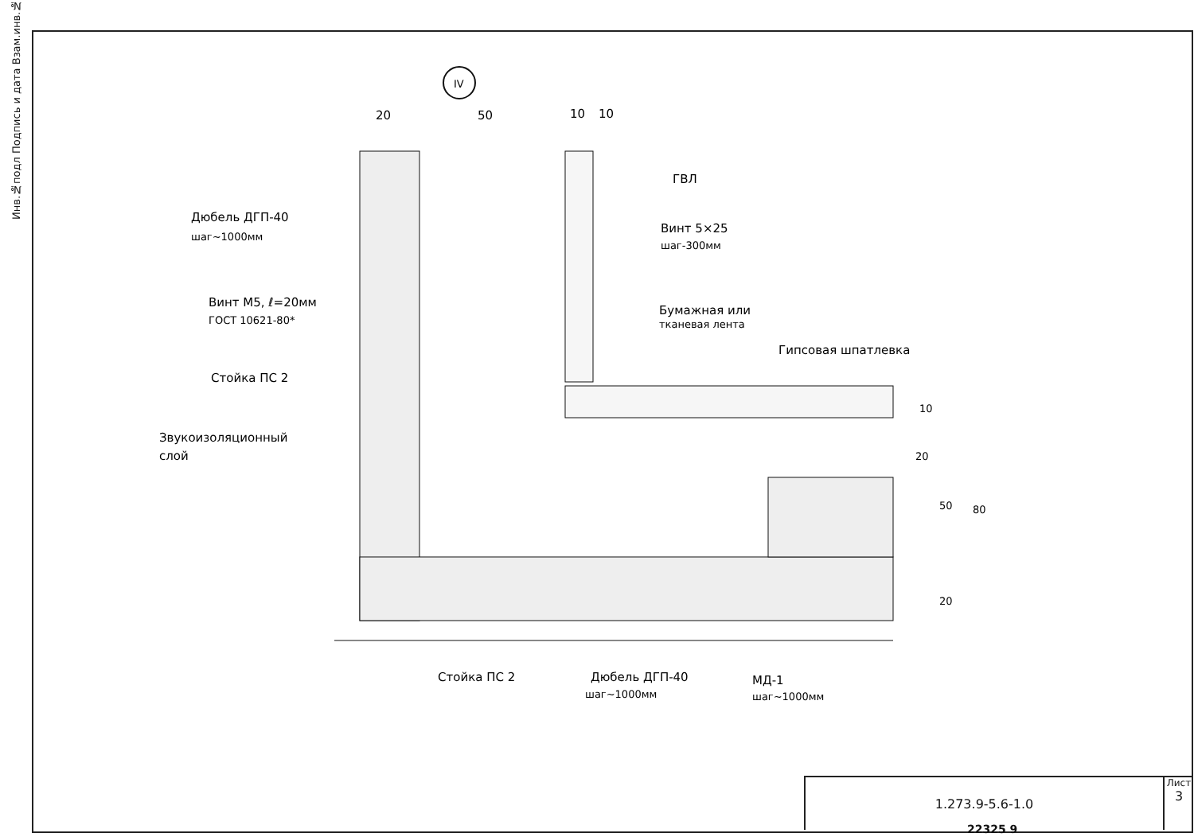Инв.№подл Подпись и дата Взам.инв.№
IV
20
50
10
10
Дюбель ДГП-40
шаг~1000мм
Винт М5, ℓ=20мм
ГОСТ 10621-80*
Стойка ПС 2
Звукоизоляционный
слой
ГВЛ
Винт 5×25
шаг-300мм
Бумажная или
тканевая лента
Гипсовая шпатлевка
10
20
50
80
20
Стойка ПС 2
Дюбель ДГП-40
шаг~1000мм
МД-1
шаг~1000мм
1.273.9-5.6-1.0
Лист
3
22325 9